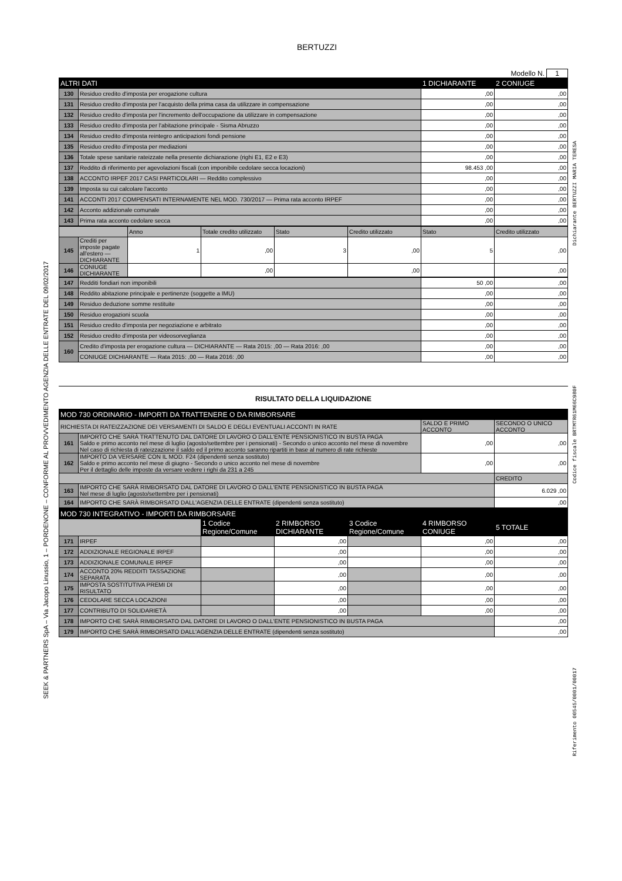BERTUZZI
Modello N. 1
| ALTRI DATI | | 1 DICHIARANTE | 2 CONIUGE |
| --- | --- | --- | --- |
| 130 | Residuo credito d'imposta per erogazione cultura | ,00 | ,00 |
| 131 | Residuo credito d'imposta per l'acquisto della prima casa da utilizzare in compensazione | ,00 | ,00 |
| 132 | Residuo credito d'imposta per l'incremento dell'occupazione da utilizzare in compensazione | ,00 | ,00 |
| 133 | Residuo credito d'imposta per l'abitazione principale - Sisma Abruzzo | ,00 | ,00 |
| 134 | Residuo credito d'imposta reintegro anticipazioni fondi pensione | ,00 | ,00 |
| 135 | Residuo credito d'imposta per mediazioni | ,00 | ,00 |
| 136 | Totale spese sanitarie rateizzate nella presente dichiarazione (righi E1, E2 e E3) | ,00 | ,00 |
| 137 | Reddito di riferimento per agevolazioni fiscali (con imponibile cedolare secca locazioni) | 98.453 ,00 | ,00 |
| 138 | ACCONTO IRPEF 2017 CASI PARTICOLARI — Reddito complessivo | ,00 | ,00 |
| 139 | Imposta su cui calcolare l'acconto | ,00 | ,00 |
| 141 | ACCONTI 2017 COMPENSATI INTERNAMENTE NEL MOD. 730/2017 — Prima rata acconto IRPEF | ,00 | ,00 |
| 142 | Acconto addizionale comunale | ,00 | ,00 |
| 143 | Prima rata acconto cedolare secca | ,00 | ,00 |
| | | Anno | Totale credito utilizzato | Stato | Credito utilizzato | Stato | Credito utilizzato |
| 145 | Crediti per imposte pagate all'estero — DICHIARANTE | 1 | ,00 | 3 | ,00 | 5 | ,00 |
| 146 | CONIUGE DICHIARANTE | | ,00 | | ,00 | | ,00 |
| 147 | Redditi fondiari non imponibili | 50 ,00 | ,00 |
| 148 | Reddito abitazione principale e pertinenze (soggette a IMU) | ,00 | ,00 |
| 149 | Residuo deduzione somme restituite | ,00 | ,00 |
| 150 | Residuo erogazioni scuola | ,00 | ,00 |
| 151 | Residuo credito d'imposta per negoziazione e arbitrato | ,00 | ,00 |
| 152 | Residuo credito d'imposta per videosorveglianza | ,00 | ,00 |
| 160 | Credito d'imposta per erogazione cultura — DICHIARANTE — Rata 2015: ,00 — Rata 2016: ,00 | ,00 | ,00 |
| | CONIUGE DICHIARANTE — Rata 2015: ,00 — Rata 2016: ,00 | ,00 | ,00 |
RISULTATO DELLA LIQUIDAZIONE
| MOD 730 ORDINARIO - IMPORTI DA TRATTENERE O DA RIMBORSARE | | | |
| --- | --- | --- | --- |
| RICHIESTA DI RATEIZZAZIONE DEI VERSAMENTI DI SALDO E DEGLI EVENTUALI ACCONTI IN RATE | | SALDO E PRIMO ACCONTO | SECONDO O UNICO ACCONTO |
| 161 | IMPORTO CHE SARÀ TRATTENUTO DAL DATORE DI LAVORO O DALL'ENTE PENSIONISTICO IN BUSTA PAGA Saldo e primo acconto nel mese di luglio (agosto/settembre per i pensionati) - Secondo o unico acconto nel mese di novembre Nel caso di richiesta di rateizzazione il saldo ed il primo acconto saranno ripartiti in base al numero di rate richieste | ,00 | ,00 |
| 162 | IMPORTO DA VERSARE CON IL MOD. F24 (dipendenti senza sostituto) Saldo e primo acconto nel mese di giugno - Secondo o unico acconto nel mese di novembre Per il dettaglio delle imposte da versare vedere i righi da 231 a 245 | ,00 | ,00 |
| | | | CREDITO |
| 163 | IMPORTO CHE SARÀ RIMBORSATO DAL DATORE DI LAVORO O DALL'ENTE PENSIONISTICO IN BUSTA PAGA Nel mese di luglio (agosto/settembre per i pensionati) | | 6.029 ,00 |
| 164 | IMPORTO CHE SARÀ RIMBORSATO DALL'AGENZIA DELLE ENTRATE (dipendenti senza sostituto) | | ,00 |
| MOD 730 INTEGRATIVO - IMPORTI DA RIMBORSARE | | | | | | |
| --- | --- | --- | --- | --- | --- | --- |
| | | 1 Codice Regione/Comune | 2 RIMBORSO DICHIARANTE | 3 Codice Regione/Comune | 4 RIMBORSO CONIUGE | 5 TOTALE |
| 171 | IRPEF | | ,00 | | ,00 | ,00 |
| 172 | ADDIZIONALE REGIONALE IRPEF | | ,00 | | ,00 | ,00 |
| 173 | ADDIZIONALE COMUNALE IRPEF | | ,00 | | ,00 | ,00 |
| 174 | ACCONTO 20% REDDITI TASSAZIONE SEPARATA | | ,00 | | ,00 | ,00 |
| 175 | IMPOSTA SOSTITUTIVA PREMI DI RISULTATO | | ,00 | | ,00 | ,00 |
| 176 | CEDOLARE SECCA LOCAZIONI | | ,00 | | ,00 | ,00 |
| 177 | CONTRIBUTO DI SOLIDARIETÀ | | ,00 | | ,00 | ,00 |
| 178 | IMPORTO CHE SARÀ RIMBORSATO DAL DATORE DI LAVORO O DALL'ENTE PENSIONISTICO IN BUSTA PAGA | | | | | ,00 |
| 179 | IMPORTO CHE SARÀ RIMBORSATO DALL'AGENZIA DELLE ENTRATE (dipendenti senza sostituto) | | | | | ,00 |
SEEK & PARTNERS SpA – Via Jacopo Linussio, 1 – PORDENONE – CONFORME AL PROVVEDIMENTO AGENZIA DELLE ENTRATE DEL 09/02/2017
Riferimento 00545/0001/00017 Codice fiscale BRTMTR61M66C980F Dichiarante BERTUZZI MARIA TERESA